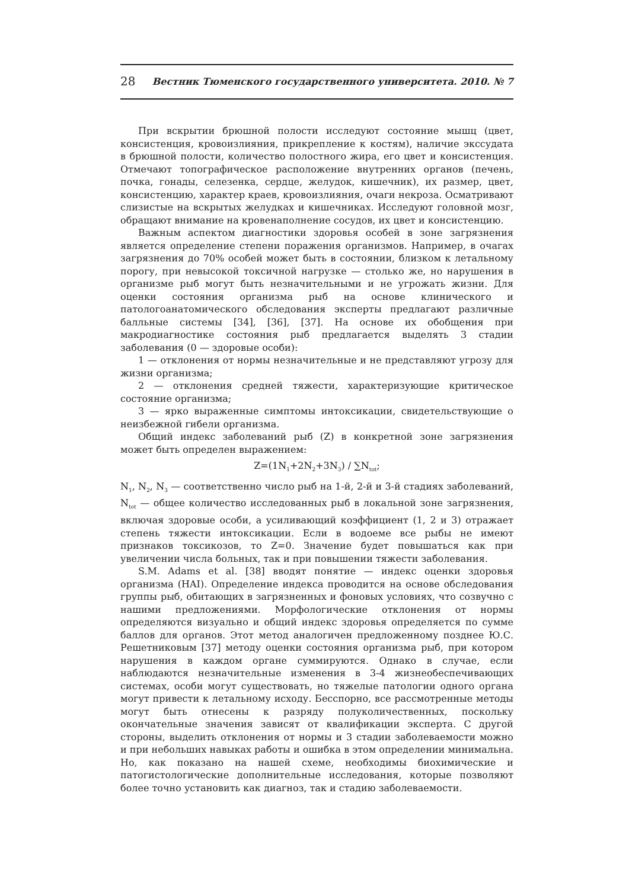28 Вестник Тюменского государственного университета. 2010. № 7
При вскрытии брюшной полости исследуют состояние мышц (цвет, консистенция, кровоизлияния, прикрепление к костям), наличие экссудата в брюшной полости, количество полостного жира, его цвет и консистенция. Отмечают топографическое расположение внутренних органов (печень, почка, гонады, селезенка, сердце, желудок, кишечник), их размер, цвет, консистенцию, характер краев, кровоизлияния, очаги некроза. Осматривают слизистые на вскрытых желудках и кишечниках. Исследуют головной мозг, обращают внимание на кровенаполнение сосудов, их цвет и консистенцию.
Важным аспектом диагностики здоровья особей в зоне загрязнения является определение степени поражения организмов. Например, в очагах загрязнения до 70% особей может быть в состоянии, близком к летальному порогу, при невысокой токсичной нагрузке — столько же, но нарушения в организме рыб могут быть незначительными и не угрожать жизни. Для оценки состояния организма рыб на основе клинического и патологоанатомического обследования эксперты предлагают различные балльные системы [34], [36], [37]. На основе их обобщения при макродиагностике состояния рыб предлагается выделять 3 стадии заболевания (0 — здоровые особи):
1 — отклонения от нормы незначительные и не представляют угрозу для жизни организма;
2 — отклонения средней тяжести, характеризующие критическое состояние организма;
3 — ярко выраженные симптомы интоксикации, свидетельствующие о неизбежной гибели организма.
Общий индекс заболеваний рыб (Z) в конкретной зоне загрязнения может быть определен выражением:
Z=(1N<sub>1</sub>+2N<sub>2</sub>+3N<sub>3</sub>) / ∑N<sub>tot</sub>;
N<sub>1</sub>, N<sub>2</sub>, N<sub>3</sub> — соответственно число рыб на 1-й, 2-й и 3-й стадиях заболеваний, N<sub>tot</sub> — общее количество исследованных рыб в локальной зоне загрязнения, включая здоровые особи, а усиливающий коэффициент (1, 2 и 3) отражает степень тяжести интоксикации. Если в водоеме все рыбы не имеют признаков токсикозов, то Z=0. Значение будет повышаться как при увеличении числа больных, так и при повышении тяжести заболевания.
S.M. Adams et al. [38] вводят понятие — индекс оценки здоровья организма (HAI). Определение индекса проводится на основе обследования группы рыб, обитающих в загрязненных и фоновых условиях, что созвучно с нашими предложениями. Морфологические отклонения от нормы определяются визуально и общий индекс здоровья определяется по сумме баллов для органов. Этот метод аналогичен предложенному позднее Ю.С. Решетниковым [37] методу оценки состояния организма рыб, при котором нарушения в каждом органе суммируются. Однако в случае, если наблюдаются незначительные изменения в 3-4 жизнеобеспечивающих системах, особи могут существовать, но тяжелые патологии одного органа могут привести к летальному исходу. Бесспорно, все рассмотренные методы могут быть отнесены к разряду полуколичественных, поскольку окончательные значения зависят от квалификации эксперта. С другой стороны, выделить отклонения от нормы и 3 стадии заболеваемости можно и при небольших навыках работы и ошибка в этом определении минимальна. Но, как показано на нашей схеме, необходимы биохимические и патогистологические дополнительные исследования, которые позволяют более точно установить как диагноз, так и стадию заболеваемости.